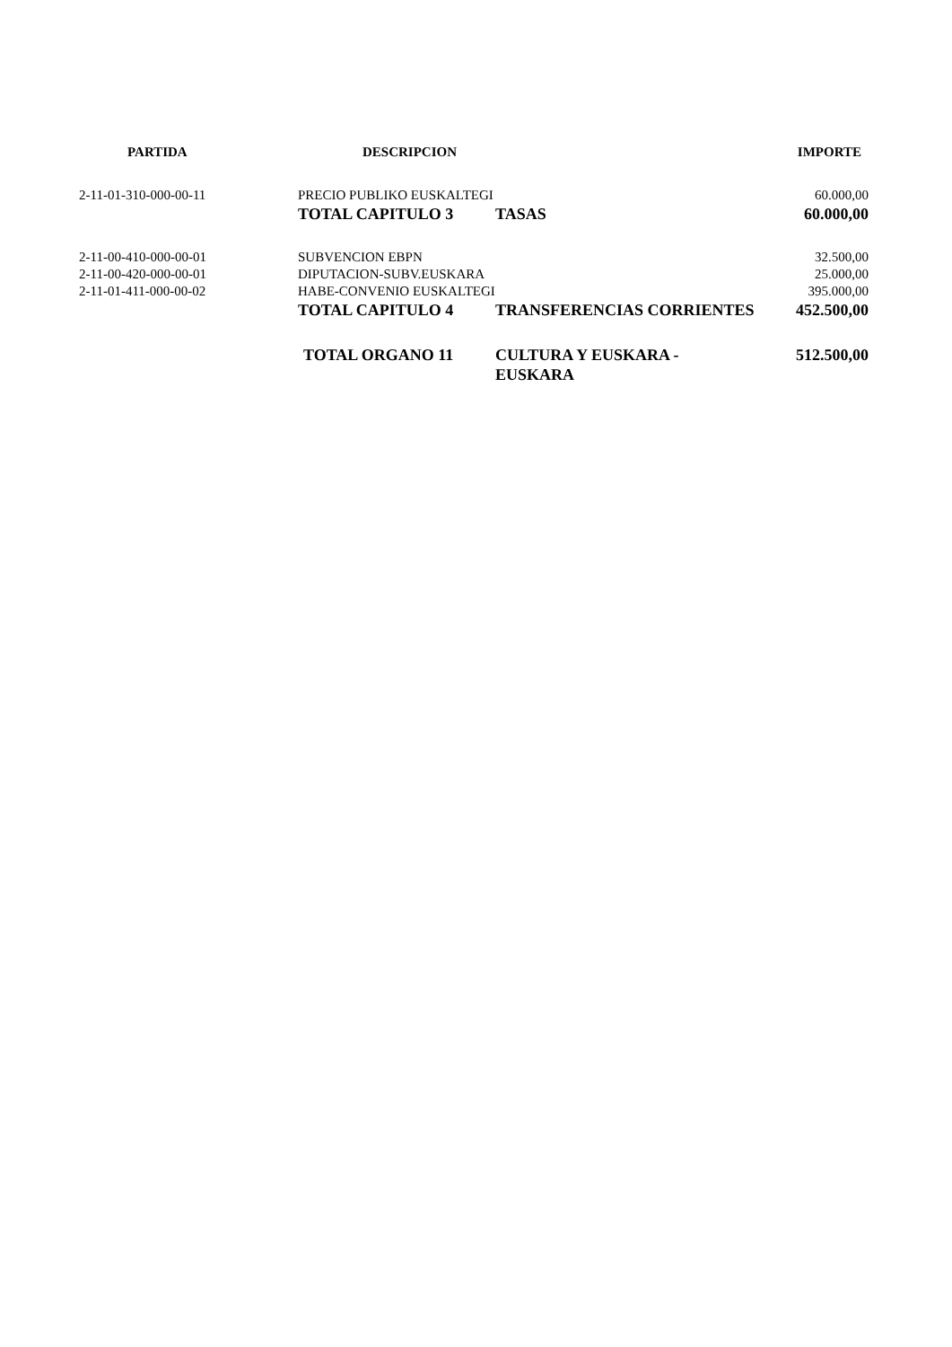| PARTIDA | DESCRIPCION | | IMPORTE |
| --- | --- | --- | --- |
| 2-11-01-310-000-00-11 | PRECIO PUBLIKO EUSKALTEGI | | 60.000,00 |
| | TOTAL CAPITULO 3 | TASAS | 60.000,00 |
| 2-11-00-410-000-00-01 | SUBVENCION EBPN | | 32.500,00 |
| 2-11-00-420-000-00-01 | DIPUTACION-SUBV.EUSKARA | | 25.000,00 |
| 2-11-01-411-000-00-02 | HABE-CONVENIO EUSKALTEGI | | 395.000,00 |
| | TOTAL CAPITULO 4 | TRANSFERENCIAS CORRIENTES | 452.500,00 |
| | TOTAL ORGANO 11 | CULTURA Y EUSKARA - EUSKARA | 512.500,00 |